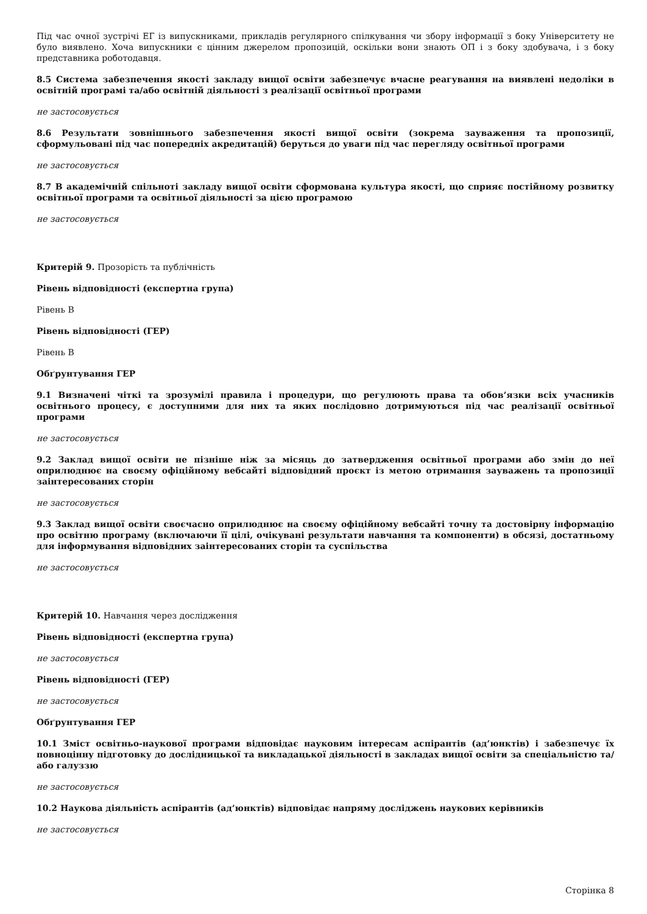Під час очної зустрічі ЕГ із випускниками, прикладів регулярного спілкування чи збору інформації з боку Університету не було виявлено. Хоча випускники є цінним джерелом пропозицій, оскільки вони знають ОП і з боку здобувача, і з боку представника роботодавця.
8.5 Система забезпечення якості закладу вищої освіти забезпечує вчасне реагування на виявлені недоліки в освітній програмі та/або освітній діяльності з реалізації освітньої програми
не застосовується
8.6 Результати зовнішнього забезпечення якості вищої освіти (зокрема зауваження та пропозиції, сформульовані під час попередніх акредитацій) беруться до уваги під час перегляду освітньої програми
не застосовується
8.7 В академічній спільноті закладу вищої освіти сформована культура якості, що сприяє постійному розвитку освітньої програми та освітньої діяльності за цією програмою
не застосовується
Критерій 9. Прозорість та публічність
Рівень відповідності (експертна група)
Рівень В
Рівень відповідності (ГЕР)
Рівень В
Обґрунтування ГЕР
9.1 Визначені чіткі та зрозумілі правила і процедури, що регулюють права та обов’язки всіх учасників освітнього процесу, є доступними для них та яких послідовно дотримуються під час реалізації освітньої програми
не застосовується
9.2 Заклад вищої освіти не пізніше ніж за місяць до затвердження освітньої програми або змін до неї оприлюднює на своєму офіційному вебсайті відповідний проєкт із метою отримання зауважень та пропозиції заінтересованих сторін
не застосовується
9.3 Заклад вищої освіти своєчасно оприлюднює на своєму офіційному вебсайті точну та достовірну інформацію про освітню програму (включаючи її цілі, очікувані результати навчання та компоненти) в обсязі, достатньому для інформування відповідних заінтересованих сторін та суспільства
не застосовується
Критерій 10. Навчання через дослідження
Рівень відповідності (експертна група)
не застосовується
Рівень відповідності (ГЕР)
не застосовується
Обґрунтування ГЕР
10.1 Зміст освітньо-наукової програми відповідає науковим інтересам аспірантів (ад’юнктів) і забезпечує їх повноцінну підготовку до дослідницької та викладацької діяльності в закладах вищої освіти за спеціальністю та/або галуззю
не застосовується
10.2 Наукова діяльність аспірантів (ад’юнктів) відповідає напряму досліджень наукових керівників
не застосовується
Сторінка 8